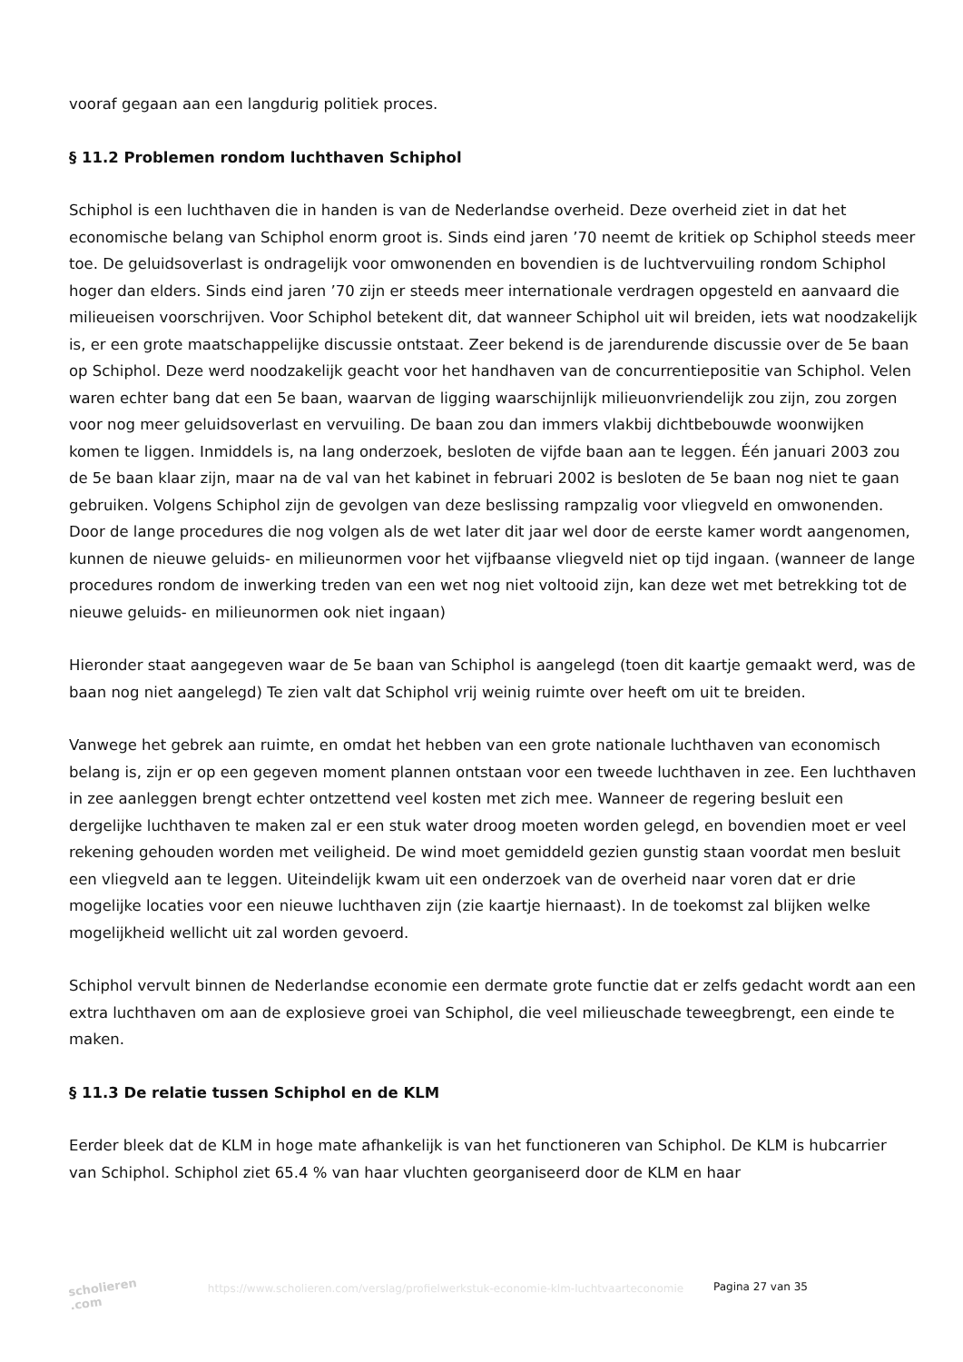vooraf gegaan aan een langdurig politiek proces.
§ 11.2 Problemen rondom luchthaven Schiphol
Schiphol is een luchthaven die in handen is van de Nederlandse overheid. Deze overheid ziet in dat het economische belang van Schiphol enorm groot is. Sinds eind jaren ’70 neemt de kritiek op Schiphol steeds meer toe. De geluidsoverlast is ondragelijk voor omwonenden en bovendien is de luchtvervuiling rondom Schiphol hoger dan elders. Sinds eind jaren ’70 zijn er steeds meer internationale verdragen opgesteld en aanvaard die milieueisen voorschrijven. Voor Schiphol betekent dit, dat wanneer Schiphol uit wil breiden, iets wat noodzakelijk is, er een grote maatschappelijke discussie ontstaat. Zeer bekend is de jarendurende discussie over de 5e baan op Schiphol. Deze werd noodzakelijk geacht voor het handhaven van de concurrentiepositie van Schiphol. Velen waren echter bang dat een 5e baan, waarvan de ligging waarschijnlijk milieuonvriendelijk zou zijn, zou zorgen voor nog meer geluidsoverlast en vervuiling. De baan zou dan immers vlakbij dichtbebouwde woonwijken komen te liggen. Inmiddels is, na lang onderzoek, besloten de vijfde baan aan te leggen. Één januari 2003 zou de 5e baan klaar zijn, maar na de val van het kabinet in februari 2002 is besloten de 5e baan nog niet te gaan gebruiken. Volgens Schiphol zijn de gevolgen van deze beslissing rampzalig voor vliegveld en omwonenden. Door de lange procedures die nog volgen als de wet later dit jaar wel door de eerste kamer wordt aangenomen, kunnen de nieuwe geluids- en milieunormen voor het vijfbaanse vliegveld niet op tijd ingaan. (wanneer de lange procedures rondom de inwerking treden van een wet nog niet voltooid zijn, kan deze wet met betrekking tot de nieuwe geluids- en milieunormen ook niet ingaan)
Hieronder staat aangegeven waar de 5e baan van Schiphol is aangelegd (toen dit kaartje gemaakt werd, was de baan nog niet aangelegd) Te zien valt dat Schiphol vrij weinig ruimte over heeft om uit te breiden.
Vanwege het gebrek aan ruimte, en omdat het hebben van een grote nationale luchthaven van economisch belang is, zijn er op een gegeven moment plannen ontstaan voor een tweede luchthaven in zee. Een luchthaven in zee aanleggen brengt echter ontzettend veel kosten met zich mee. Wanneer de regering besluit een dergelijke luchthaven te maken zal er een stuk water droog moeten worden gelegd, en bovendien moet er veel rekening gehouden worden met veiligheid. De wind moet gemiddeld gezien gunstig staan voordat men besluit een vliegveld aan te leggen. Uiteindelijk kwam uit een onderzoek van de overheid naar voren dat er drie mogelijke locaties voor een nieuwe luchthaven zijn (zie kaartje hiernaast). In de toekomst zal blijken welke mogelijkheid wellicht uit zal worden gevoerd.
Schiphol vervult binnen de Nederlandse economie een dermate grote functie dat er zelfs gedacht wordt aan een extra luchthaven om aan de explosieve groei van Schiphol, die veel milieuschade teweegbrengt, een einde te maken.
§ 11.3 De relatie tussen Schiphol en de KLM
Eerder bleek dat de KLM in hoge mate afhankelijk is van het functioneren van Schiphol. De KLM is hubcarrier van Schiphol. Schiphol ziet 65.4 % van haar vluchten georganiseerd door de KLM en haar
scholieren .com
https://www.scholieren.com/verslag/profielwerkstuk-economie-klm-luchtvaarteconomie
Pagina 27 van 35